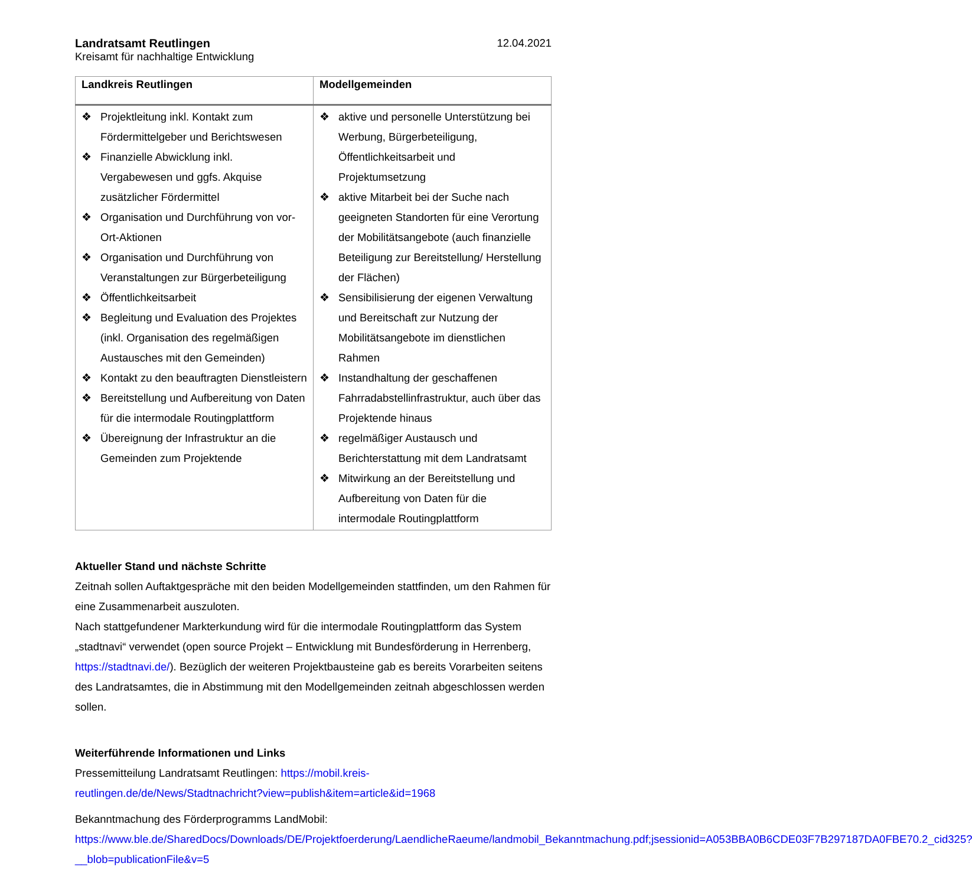Landratsamt Reutlingen
Kreisamt für nachhaltige Entwicklung
12.04.2021
| Landkreis Reutlingen | Modellgemeinden |
| --- | --- |
| ❖ Projektleitung inkl. Kontakt zum Fördermittelgeber und Berichtswesen ❖ Finanzielle Abwicklung inkl. Vergabewesen und ggfs. Akquise zusätzlicher Fördermittel ❖ Organisation und Durchführung von vor-Ort-Aktionen ❖ Organisation und Durchführung von Veranstaltungen zur Bürgerbeteiligung ❖ Öffentlichkeitsarbeit ❖ Begleitung und Evaluation des Projektes (inkl. Organisation des regelmäßigen Austausches mit den Gemeinden) ❖ Kontakt zu den beauftragten Dienstleistern ❖ Bereitstellung und Aufbereitung von Daten für die intermodale Routingplattform ❖ Übereignung der Infrastruktur an die Gemeinden zum Projektende | ❖ aktive und personelle Unterstützung bei Werbung, Bürgerbeteiligung, Öffentlichkeitsarbeit und Projektumsetzung ❖ aktive Mitarbeit bei der Suche nach geeigneten Standorten für eine Verortung der Mobilitätsangebote (auch finanzielle Beteiligung zur Bereitstellung/ Herstellung der Flächen) ❖ Sensibilisierung der eigenen Verwaltung und Bereitschaft zur Nutzung der Mobilitätsangebote im dienstlichen Rahmen ❖ Instandhaltung der geschaffenen Fahrradabstellinfrastruktur, auch über das Projektende hinaus ❖ regelmäßiger Austausch und Berichterstattung mit dem Landratsamt ❖ Mitwirkung an der Bereitstellung und Aufbereitung von Daten für die intermodale Routingplattform |
Aktueller Stand und nächste Schritte
Zeitnah sollen Auftaktgespräche mit den beiden Modellgemeinden stattfinden, um den Rahmen für eine Zusammenarbeit auszuloten.
Nach stattgefundener Markterkundung wird für die intermodale Routingplattform das System „stadtnavi“ verwendet (open source Projekt – Entwicklung mit Bundesförderung in Herrenberg, https://stadtnavi.de/). Bezüglich der weiteren Projektbausteine gab es bereits Vorarbeiten seitens des Landratsamtes, die in Abstimmung mit den Modellgemeinden zeitnah abgeschlossen werden sollen.
Weiterführende Informationen und Links
Pressemitteilung Landratsamt Reutlingen: https://mobil.kreis-reutlingen.de/de/News/Stadtnachricht?view=publish&item=article&id=1968
Bekanntmachung des Förderprogramms LandMobil: https://www.ble.de/SharedDocs/Downloads/DE/Projektfoerderung/LaendlicheRaeume/landmobil_Bekanntmachung.pdf;jsessionid=A053BBA0B6CDE03F7B297187DA0FBE70.2_cid325?__blob=publicationFile&v=5